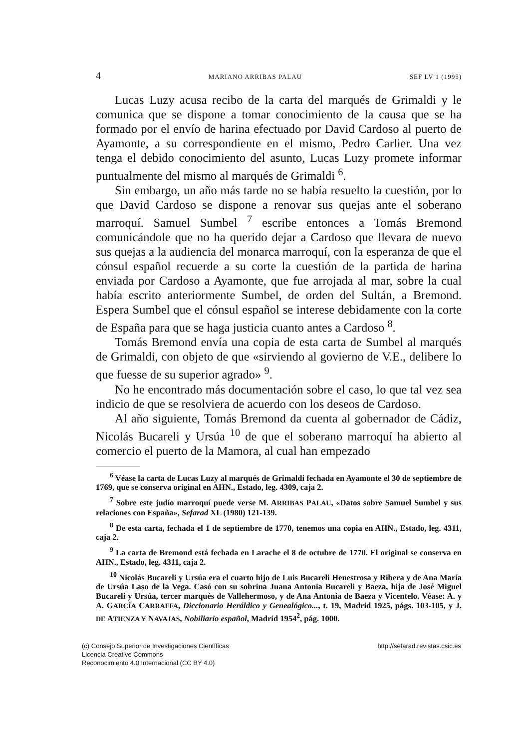4 MARIANO ARRIBAS PALAU SEF LV 1 (1995)
Lucas Luzy acusa recibo de la carta del marqués de Grimaldi y le comunica que se dispone a tomar conocimiento de la causa que se ha formado por el envío de harina efectuado por David Cardoso al puerto de Ayamonte, a su correspondiente en el mismo, Pedro Carlier. Una vez tenga el debido conocimiento del asunto, Lucas Luzy promete informar puntualmente del mismo al marqués de Grimaldi <sup>6</sup>.
Sin embargo, un año más tarde no se había resuelto la cuestión, por lo que David Cardoso se dispone a renovar sus quejas ante el soberano marroquí. Samuel Sumbel <sup>7</sup> escribe entonces a Tomás Bremond comunicándole que no ha querido dejar a Cardoso que llevara de nuevo sus quejas a la audiencia del monarca marroquí, con la esperanza de que el cónsul español recuerde a su corte la cuestión de la partida de harina enviada por Cardoso a Ayamonte, que fue arrojada al mar, sobre la cual había escrito anteriormente Sumbel, de orden del Sultán, a Bremond. Espera Sumbel que el cónsul español se interese debidamente con la corte de España para que se haga justicia cuanto antes a Cardoso <sup>8</sup>.
Tomás Bremond envía una copia de esta carta de Sumbel al marqués de Grimaldi, con objeto de que «sirviendo al govierno de V.E., delibere lo que fuesse de su superior agrado» <sup>9</sup>.
No he encontrado más documentación sobre el caso, lo que tal vez sea indicio de que se resolviera de acuerdo con los deseos de Cardoso.
Al año siguiente, Tomás Bremond da cuenta al gobernador de Cádiz, Nicolás Bucareli y Ursúa <sup>10</sup> de que el soberano marroquí ha abierto al comercio el puerto de la Mamora, al cual han empezado
<sup>6</sup> Véase la carta de Lucas Luzy al marqués de Grimaldi fechada en Ayamonte el 30 de septiembre de 1769, que se conserva original en AHN., Estado, leg. 4309, caja 2.
<sup>7</sup> Sobre este judío marroquí puede verse M. ARRIBAS PALAU, «Datos sobre Samuel Sumbel y sus relaciones con España», Sefarad XL (1980) 121-139.
<sup>8</sup> De esta carta, fechada el 1 de septiembre de 1770, tenemos una copia en AHN., Estado, leg. 4311, caja 2.
<sup>9</sup> La carta de Bremond está fechada en Larache el 8 de octubre de 1770. El original se conserva en AHN., Estado, leg. 4311, caja 2.
<sup>10</sup> Nicolás Bucareli y Ursúa era el cuarto hijo de Luis Bucareli Henestrosa y Ribera y de Ana María de Ursúa Laso de la Vega. Casó con su sobrina Juana Antonia Bucareli y Baeza, hija de José Miguel Bucareli y Ursúa, tercer marqués de Vallehermoso, y de Ana Antonia de Baeza y Vicentelo. Véase: A. y A. GARCÍA CARRAFFA, Diccionario Heráldico y Genealógico..., t. 19, Madrid 1925, págs. 103-105, y J. DE ATIENZA Y NAVAJAS, Nobiliario español, Madrid 1954<sup>2</sup>, pág. 1000.
(c) Consejo Superior de Investigaciones Científicas
Licencia Creative Commons
Reconocimiento 4.0 Internacional (CC BY 4.0)
http://sefarad.revistas.csic.es